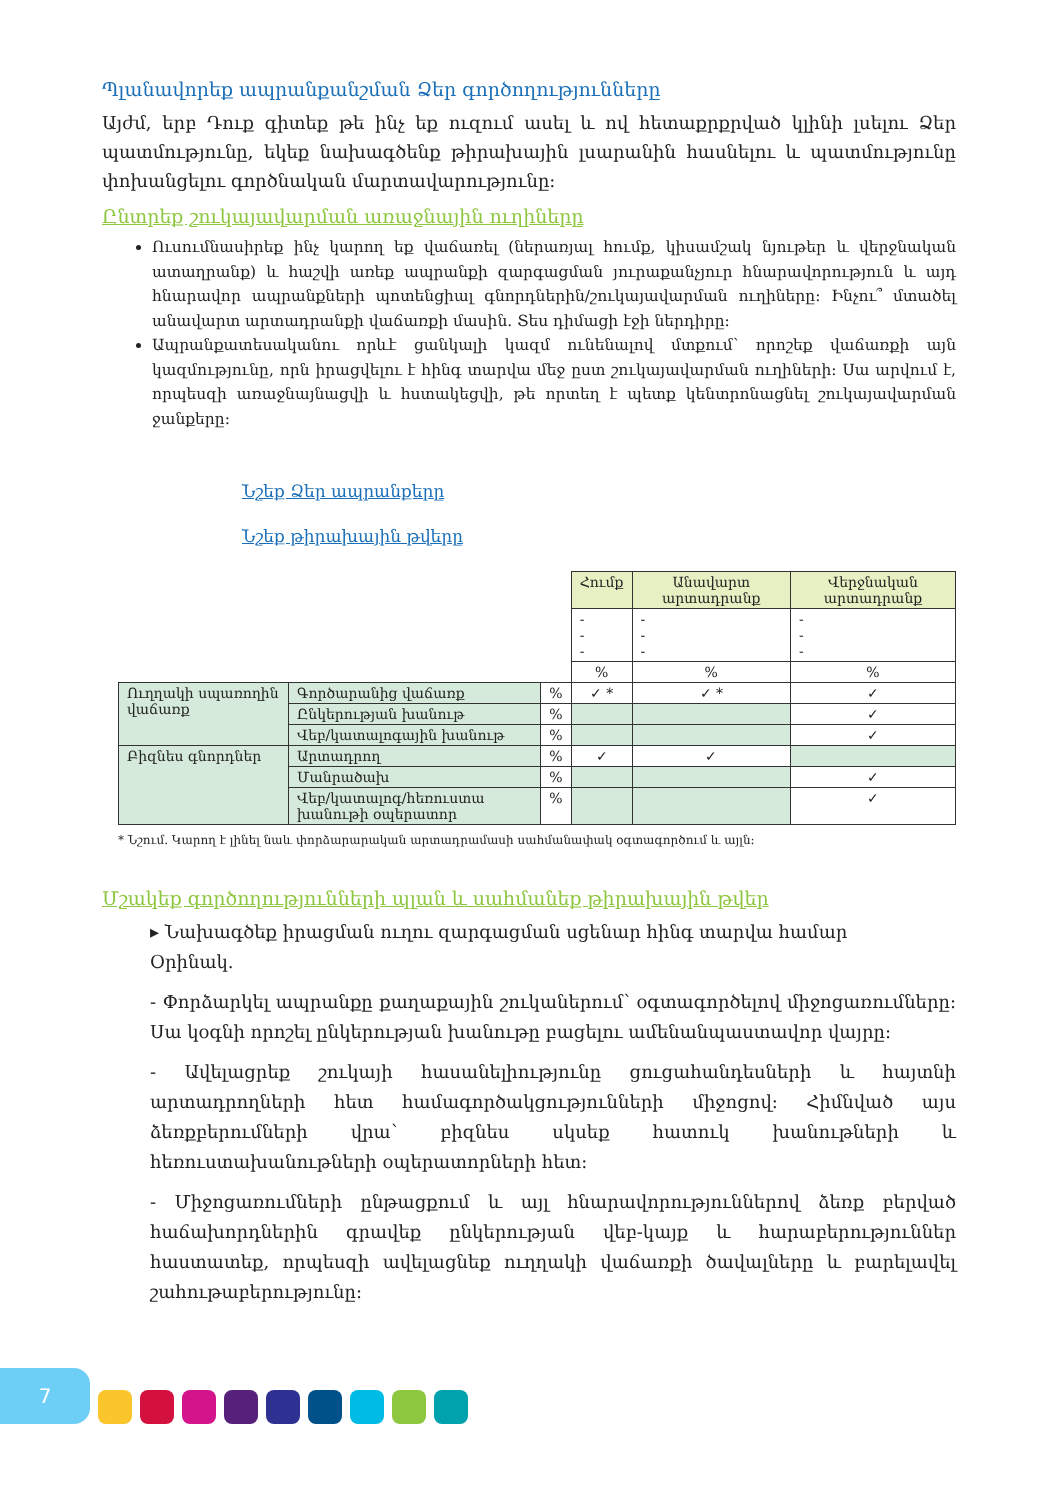Պլանավորեք ապրանքանշման Ձեր գործողությունները
Այժմ, երբ Դուք գիտեք թե ինչ եք ուզում ասել և ով հետաքրքրված կլինի լսելու Ձեր պատմությունը, եկեք նախագծենք թիրախային լսարանին հասնելու և պատմությունը փոխանցելու գործնական մարտավարությունը:
Ընտրեք շուկայավարման առաջնային ուղիները
Ուսումնասիրեք ինչ կարող եք վաճառել (ներառյալ հումք, կիսամշակ նյութեր և վերջնական ատաղրանք) և հաշվի առեք ապրանքի զարգացման յուրաքանչյուր հնարավորություն և այդ հնարավոր ապրանքների պոտենցիալ գնորդներին/շուկայավարման ուղիները: Ինչու՞ մտածել անավարտ արտադրանքի վաճառքի մասին. Տես դիմացի էջի ներդիրը:
Ապրանքատեսականու որևէ ցանկալի կազմ ունենալով մտքում՝ որոշեք վաճառքի այն կազմությունը, որն իրացվելու է հինգ տարվա մեջ ըստ շուկայավարման ուղիների: Սա արվում է, որպեսզի առաջնայնացվի և հստակեցվի, թե որտեղ է պետք կենտրոնացնել շուկայավարման ջանքերը:
Նշեք Ձեր ապրանքերը
Նշեք թիրախային թվերը
| | | | Հումք | Անավարտ արտադրանք | Վերջնական արտադրանք |
| | | | - - - | - - - | - - - |
| | | | % | % | % |
| Ուղղակի սպառողին վաճառք | Գործարանից վաճառք | % | ✓ * | ✓ * | ✓ |
| | Ընկերության խանութ | % | | | ✓ |
| | Վեբ/կատալոգային խանութ | % | | | ✓ |
| Բիզնես գնորդներ | Արտադրող | % | ✓ | ✓ | |
| | Մանրածախ | % | | | ✓ |
| | Վեբ/կատալոգ/հեռուստա խանութի օպերատոր | % | | | ✓ |
* Նշում. Կարող է լինել նաև փորձարարական արտադրամասի սահմանափակ օգտագործում և այլն:
Մշակեք գործողությունների պլան և սահմանեք թիրախային թվեր
▸ Նախագծեք իրացման ուղու զարգացման սցենար հինգ տարվա համար
Օրինակ.
- Փորձարկել ապրանքը քաղաքային շուկաներում՝ օգտագործելով միջոցառումները: Սա կօգնի որոշել ընկերության խանութը բացելու ամենանպաստավոր վայրը:
- Ավելացրեք շուկայի հասանելիությունը ցուցահանդեսների և հայտնի արտադրողների հետ համագործակցությունների միջոցով: Հիմնված այս ձեռքբերումների վրա՝ բիզնես սկսեք հատուկ խանութների և հեռուստախանութների օպերատորների հետ:
- Միջոցառումների ընթացքում և այլ հնարավորություններով ձեռք բերված հաճախորդներին գրավեք ընկերության վեբ-կայք և հարաբերություններ հաստատեք, որպեսզի ավելացնեք ուղղակի վաճառքի ծավալները և բարելավել շահութաբերությունը:
7